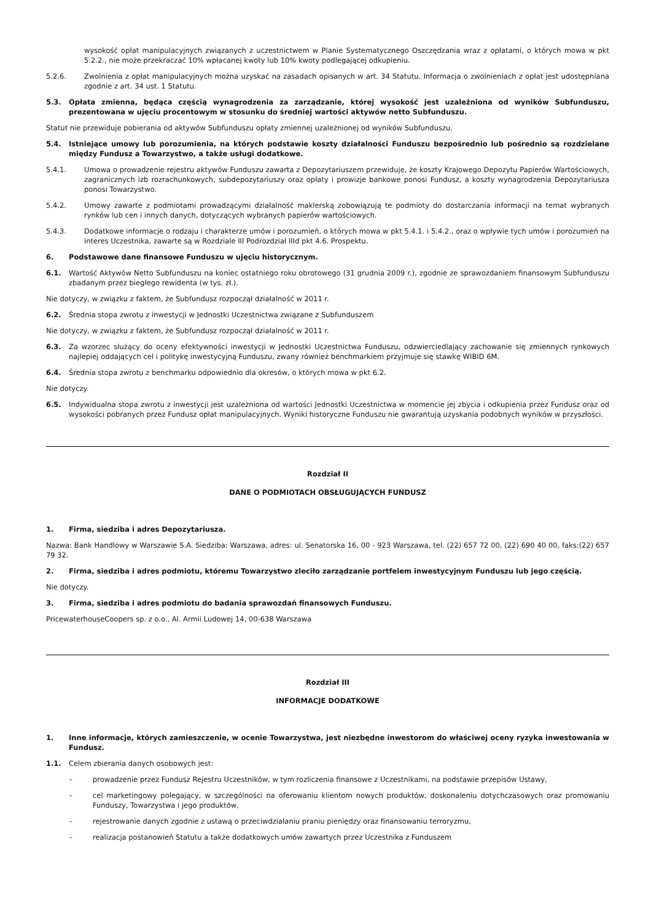wysokość opłat manipulacyjnych związanych z uczestnictwem w Planie Systematycznego Oszczędzania wraz z opłatami, o których mowa w pkt 5.2.2., nie może przekraczać 10% wpłacanej kwoty lub 10% kwoty podlegającej odkupieniu.
5.2.6. Zwolnienia z opłat manipulacyjnych można uzyskać na zasadach opisanych w art. 34 Statutu. Informacja o zwolnieniach z opłat jest udostępniana zgodnie z art. 34 ust. 1 Statutu.
5.3. Opłata zmienna, będąca częścią wynagrodzenia za zarządzanie, której wysokość jest uzależniona od wyników Subfunduszu, prezentowana w ujęciu procentowym w stosunku do średniej wartości aktywów netto Subfunduszu.
Statut nie przewiduje pobierania od aktywów Subfunduszu opłaty zmiennej uzależnionej od wyników Subfunduszu.
5.4. Istniejące umowy lub porozumienia, na których podstawie koszty działalności Funduszu bezpośrednio lub pośrednio są rozdzielane między Fundusz a Towarzystwo, a także usługi dodatkowe.
5.4.1. Umowa o prowadzenie rejestru aktywów Funduszu zawarta z Depozytariuszem przewiduje, że koszty Krajowego Depozytu Papierów Wartościowych, zagranicznych izb rozrachunkowych, subdepozytariuszy oraz opłaty i prowizje bankowe ponosi Fundusz, a koszty wynagrodzenia Depozytariusza ponosi Towarzystwo.
5.4.2. Umowy zawarte z podmiotami prowadzącymi działalność maklerską zobowiązują te podmioty do dostarczania informacji na temat wybranych rynków lub cen i innych danych, dotyczących wybranych papierów wartościowych.
5.4.3. Dodatkowe informacje o rodzaju i charakterze umów i porozumień, o których mowa w pkt 5.4.1. i 5.4.2., oraz o wpływie tych umów i porozumień na interes Uczestnika, zawarte są w Rozdziale III Podrozdział IIId pkt 4.6. Prospektu.
6. Podstawowe dane finansowe Funduszu w ujęciu historycznym.
6.1. Wartość Aktywów Netto Subfunduszu na koniec ostatniego roku obrotowego (31 grudnia 2009 r.), zgodnie ze sprawozdaniem finansowym Subfunduszu zbadanym przez biegłego rewidenta (w tys. zł.).
Nie dotyczy, w związku z faktem, że Subfundusz rozpoczął działalność w 2011 r.
6.2. Średnia stopa zwrotu z inwestycji w Jednostki Uczestnictwa związane z Subfunduszem
Nie dotyczy, w związku z faktem, że Subfundusz rozpoczął działalność w 2011 r.
6.3. Za wzorzec służący do oceny efektywności inwestycji w Jednostki Uczestnictwa Funduszu, odzwierciedlający zachowanie się zmiennych rynkowych najlepiej oddających cel i politykę inwestycyjną Funduszu, zwany również benchmarkiem przyjmuje się stawkę WIBID 6M.
6.4. Średnia stopa zwrotu z benchmarku odpowiednio dla okresów, o których mowa w pkt 6.2.
Nie dotyczy.
6.5. Indywidualna stopa zwrotu z inwestycji jest uzależniona od wartości Jednostki Uczestnictwa w momencie jej zbycia i odkupienia przez Fundusz oraz od wysokości pobranych przez Fundusz opłat manipulacyjnych. Wyniki historyczne Funduszu nie gwarantują uzyskania podobnych wyników w przyszłości.
Rozdział II
DANE O PODMIOTACH OBSŁUGUJĄCYCH FUNDUSZ
1. Firma, siedziba i adres Depozytariusza.
Nazwa: Bank Handlowy w Warszawie S.A. Siedziba: Warszawa, adres: ul. Senatorska 16, 00 - 923 Warszawa, tel. (22) 657 72 00, (22) 690 40 00, faks:(22) 657 79 32.
2. Firma, siedziba i adres podmiotu, któremu Towarzystwo zleciło zarządzanie portfelem inwestycyjnym Funduszu lub jego częścią.
Nie dotyczy.
3. Firma, siedziba i adres podmiotu do badania sprawozdań finansowych Funduszu.
PricewaterhouseCoopers sp. z o.o., Al. Armii Ludowej 14, 00-638 Warszawa
Rozdział III
INFORMACJE DODATKOWE
1. Inne informacje, których zamieszczenie, w ocenie Towarzystwa, jest niezbędne inwestorom do właściwej oceny ryzyka inwestowania w Fundusz.
1.1. Celem zbierania danych osobowych jest:
– prowadzenie przez Fundusz Rejestru Uczestników, w tym rozliczenia finansowe z Uczestnikami, na podstawie przepisów Ustawy,
– cel marketingowy polegający, w szczególności na oferowaniu klientom nowych produktów, doskonaleniu dotychczasowych oraz promowaniu Funduszy, Towarzystwa i jego produktów,
– rejestrowanie danych zgodnie z ustawą o przeciwdziałaniu praniu pieniędzy oraz finansowaniu terroryzmu,
– realizacja postanowień Statutu a także dodatkowych umów zawartych przez Uczestnika z Funduszem